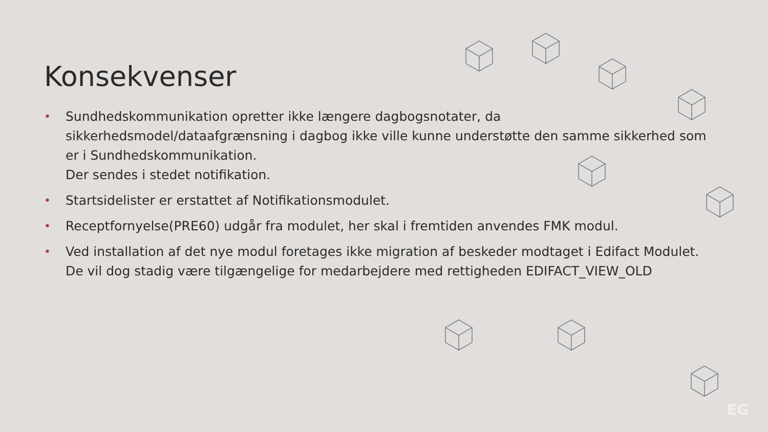EG
Konsekvenser
• Sundhedskommunikation opretter ikke længere dagbogsnotater, da sikkerhedsmodel/dataafgrænsning i dagbog ikke ville kunne understøtte den samme sikkerhed som er i Sundhedskommunikation.
Der sendes i stedet notifikation.
• Startsidelister er erstattet af Notifikationsmodulet.
• Receptfornyelse(PRE60) udgår fra modulet, her skal i fremtiden anvendes FMK modul.
• Ved installation af det nye modul foretages ikke migration af beskeder modtaget i Edifact Modulet.
De vil dog stadig være tilgængelige for medarbejdere med rettigheden EDIFACT_VIEW_OLD